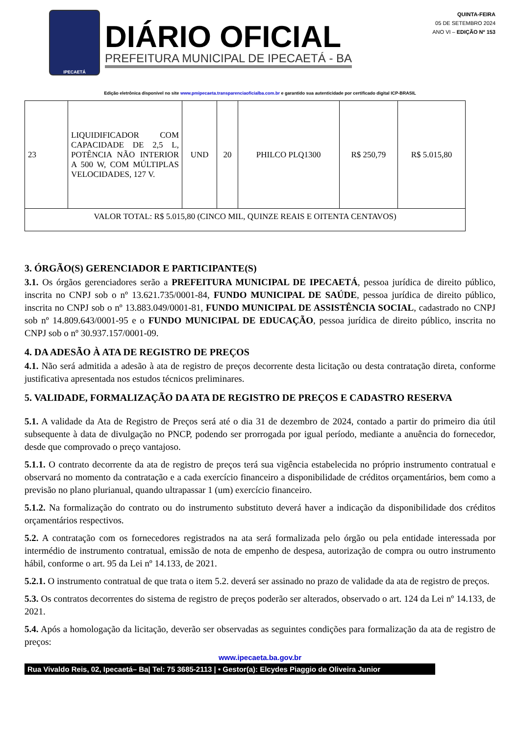IPECAETÁ
DIÁRIO OFICIAL
PREFEITURA MUNICIPAL DE IPECAETÁ - BA
QUINTA-FEIRA
05 DE SETEMBRO 2024
ANO VI – EDIÇÃO Nº 153
Edição eletrônica disponível no site www.pmipecaeta.transparenciaoficialba.com.br e garantido sua autenticidade por certificado digital ICP-BRASIL
| 23 | LIQUIDIFICADOR COM CAPACIDADE DE 2,5 L, POTÊNCIA NÃO INTERIOR A 500 W, COM MÚLTIPLAS VELOCIDADES, 127 V. | UND | 20 | PHILCO PLQ1300 | R$ 250,79 | R$ 5.015,80 |
| VALOR TOTAL: R$ 5.015,80 (CINCO MIL, QUINZE REAIS E OITENTA CENTAVOS) | | | | | | |
3. ÓRGÃO(S) GERENCIADOR E PARTICIPANTE(S)
3.1. Os órgãos gerenciadores serão a PREFEITURA MUNICIPAL DE IPECAETÁ, pessoa jurídica de direito público, inscrita no CNPJ sob o nº 13.621.735/0001-84, FUNDO MUNICIPAL DE SAÚDE, pessoa jurídica de direito público, inscrita no CNPJ sob o nº 13.883.049/0001-81, FUNDO MUNICIPAL DE ASSISTÊNCIA SOCIAL, cadastrado no CNPJ sob nº 14.809.643/0001-95 e o FUNDO MUNICIPAL DE EDUCAÇÃO, pessoa jurídica de direito público, inscrita no CNPJ sob o nº 30.937.157/0001-09.
4. DA ADESÃO À ATA DE REGISTRO DE PREÇOS
4.1. Não será admitida a adesão à ata de registro de preços decorrente desta licitação ou desta contratação direta, conforme justificativa apresentada nos estudos técnicos preliminares.
5. VALIDADE, FORMALIZAÇÃO DA ATA DE REGISTRO DE PREÇOS E CADASTRO RESERVA
5.1. A validade da Ata de Registro de Preços será até o dia 31 de dezembro de 2024, contado a partir do primeiro dia útil subsequente à data de divulgação no PNCP, podendo ser prorrogada por igual período, mediante a anuência do fornecedor, desde que comprovado o preço vantajoso.
5.1.1. O contrato decorrente da ata de registro de preços terá sua vigência estabelecida no próprio instrumento contratual e observará no momento da contratação e a cada exercício financeiro a disponibilidade de créditos orçamentários, bem como a previsão no plano plurianual, quando ultrapassar 1 (um) exercício financeiro.
5.1.2. Na formalização do contrato ou do instrumento substituto deverá haver a indicação da disponibilidade dos créditos orçamentários respectivos.
5.2. A contratação com os fornecedores registrados na ata será formalizada pelo órgão ou pela entidade interessada por intermédio de instrumento contratual, emissão de nota de empenho de despesa, autorização de compra ou outro instrumento hábil, conforme o art. 95 da Lei nº 14.133, de 2021.
5.2.1. O instrumento contratual de que trata o item 5.2. deverá ser assinado no prazo de validade da ata de registro de preços.
5.3. Os contratos decorrentes do sistema de registro de preços poderão ser alterados, observado o art. 124 da Lei nº 14.133, de 2021.
5.4. Após a homologação da licitação, deverão ser observadas as seguintes condições para formalização da ata de registro de preços:
www.ipecaeta.ba.gov.br
Rua Vivaldo Reis, 02, Ipecaetá– Ba| Tel: 75 3685-2113 | • Gestor(a): Elcydes Piaggio de Oliveira Junior